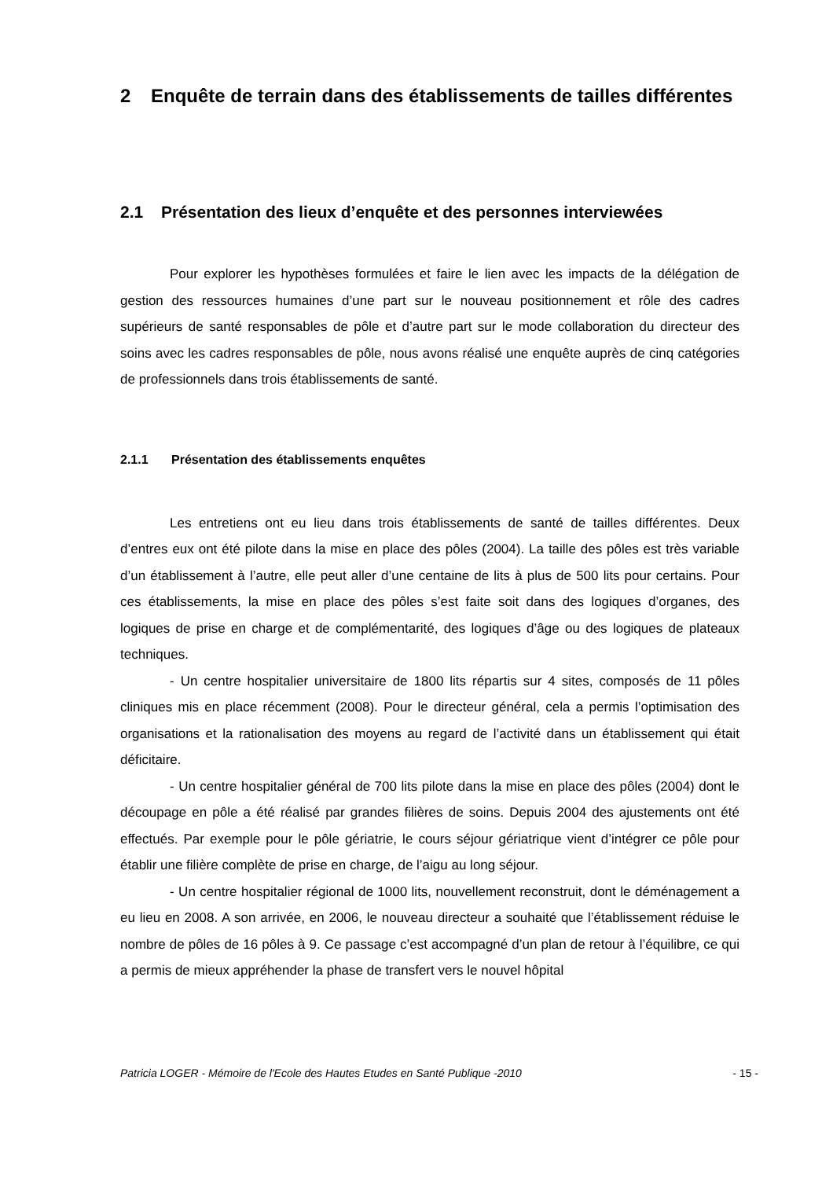2 Enquête de terrain dans des établissements de tailles différentes
2.1 Présentation des lieux d’enquête et des personnes interviewées
Pour explorer les hypothèses formulées et faire le lien avec les impacts de la délégation de gestion des ressources humaines d’une part sur le nouveau positionnement et rôle des cadres supérieurs de santé responsables de pôle et d’autre part sur le mode collaboration du directeur des soins avec les cadres responsables de pôle, nous avons réalisé une enquête auprès de cinq catégories de professionnels dans trois établissements de santé.
2.1.1 Présentation des établissements enquêtes
Les entretiens ont eu lieu dans trois établissements de santé de tailles différentes. Deux d’entres eux ont été pilote dans la mise en place des pôles (2004). La taille des pôles est très variable d’un établissement à l’autre, elle peut aller d’une centaine de lits à plus de 500 lits pour certains. Pour ces établissements, la mise en place des pôles s’est faite soit dans des logiques d’organes, des logiques de prise en charge et de complémentarité, des logiques d’âge ou des logiques de plateaux techniques.
- Un centre hospitalier universitaire de 1800 lits répartis sur 4 sites, composés de 11 pôles cliniques mis en place récemment (2008). Pour le directeur général, cela a permis l’optimisation des organisations et la rationalisation des moyens au regard de l’activité dans un établissement qui était déficitaire.
- Un centre hospitalier général de 700 lits pilote dans la mise en place des pôles (2004) dont le découpage en pôle a été réalisé par grandes filières de soins. Depuis 2004 des ajustements ont été effectués. Par exemple pour le pôle gériatrie, le cours séjour gériatrique vient d’intégrer ce pôle pour établir une filière complète de prise en charge, de l’aigu au long séjour.
- Un centre hospitalier régional de 1000 lits, nouvellement reconstruit, dont le déménagement a eu lieu en 2008. A son arrivée, en 2006, le nouveau directeur a souhaité que l’établissement réduise le nombre de pôles de 16 pôles à 9. Ce passage c’est accompagné d’un plan de retour à l’équilibre, ce qui a permis de mieux appréhender la phase de transfert vers le nouvel hôpital
Patricia LOGER - Mémoire de l'Ecole des Hautes Etudes en Santé Publique -2010 - 15 -